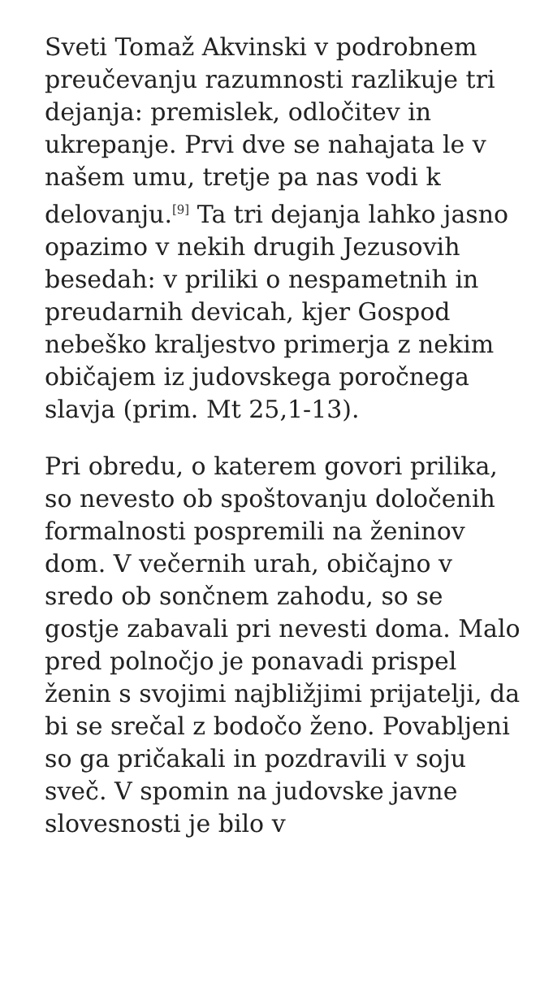Sveti Tomaž Akvinski v podrobnem preučevanju razumnosti razlikuje tri dejanja: premislek, odločitev in ukrepanje. Prvi dve se nahajata le v našem umu, tretje pa nas vodi k delovanju.<sup>[9]</sup> Ta tri dejanja lahko jasno opazimo v nekih drugih Jezusovih besedah: v priliki o nespametnih in preudarnih devicah, kjer Gospod nebeško kraljestvo primerja z nekim običajem iz judovskega poročnega slavja (prim. Mt 25,1-13).
Pri obredu, o katerem govori prilika, so nevesto ob spoštovanju določenih formalnosti pospremili na ženinov dom. V večernih urah, običajno v sredo ob sončnem zahodu, so se gostje zabavali pri nevesti doma. Malo pred polnočjo je ponavadi prispel ženin s svojimi najbližjimi prijatelji, da bi se srečal z bodočo ženo. Povabljeni so ga pričakali in pozdravili v soju sveč. V spomin na judovske javne slovesnosti je bilo v